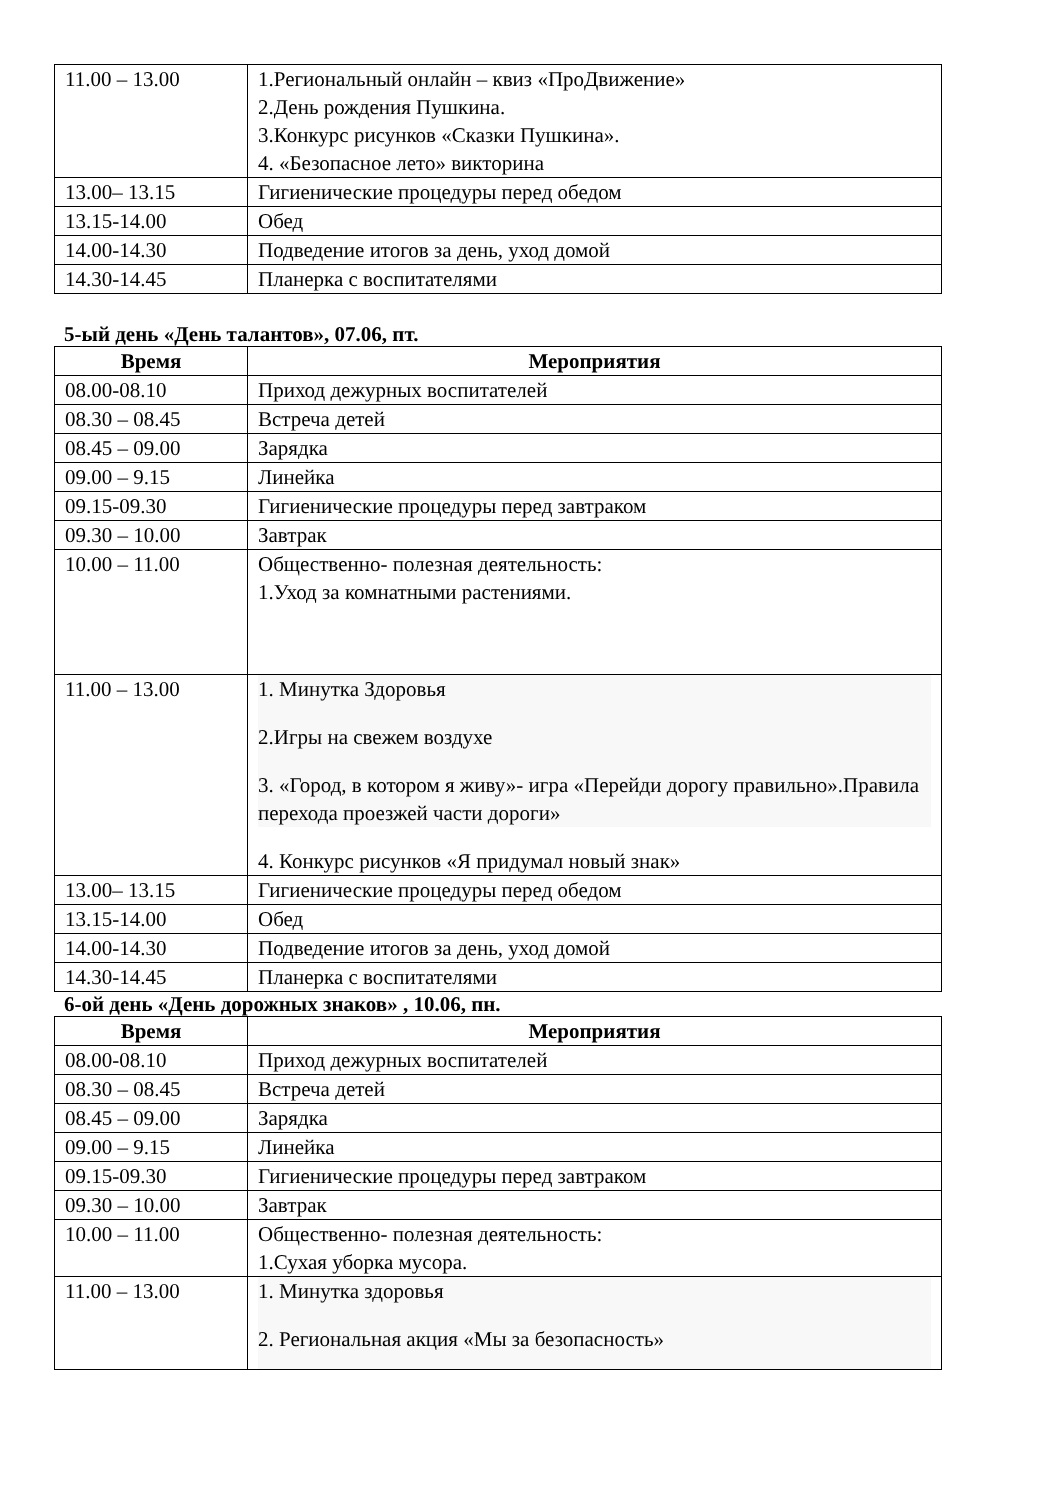| 11.00 – 13.00 | 1.Региональный онлайн – квиз «ПроДвижение» 2.День рождения Пушкина. 3.Конкурс рисунков «Сказки Пушкина». 4. «Безопасное лето» викторина |
| 13.00– 13.15 | Гигиенические процедуры перед обедом |
| 13.15-14.00 | Обед |
| 14.00-14.30 | Подведение итогов за день, уход домой |
| 14.30-14.45 | Планерка с воспитателями |
5-ый день «День талантов», 07.06, пт.
| Время | Мероприятия |
| --- | --- |
| 08.00-08.10 | Приход дежурных воспитателей |
| 08.30 – 08.45 | Встреча детей |
| 08.45 – 09.00 | Зарядка |
| 09.00 – 9.15 | Линейка |
| 09.15-09.30 | Гигиенические процедуры перед завтраком |
| 09.30 – 10.00 | Завтрак |
| 10.00 – 11.00 | Общественно- полезная деятельность: 1.Уход за комнатными растениями. |
| 11.00 – 13.00 | 1. Минутка Здоровья 2.Игры на свежем воздухе 3. «Город, в котором я живу»- игра «Перейди дорогу правильно».Правила перехода проезжей части дороги» 4. Конкурс рисунков «Я придумал новый знак» |
| 13.00– 13.15 | Гигиенические процедуры перед обедом |
| 13.15-14.00 | Обед |
| 14.00-14.30 | Подведение итогов за день, уход домой |
| 14.30-14.45 | Планерка с воспитателями |
6-ой день «День дорожных знаков» , 10.06, пн.
| Время | Мероприятия |
| --- | --- |
| 08.00-08.10 | Приход дежурных воспитателей |
| 08.30 – 08.45 | Встреча детей |
| 08.45 – 09.00 | Зарядка |
| 09.00 – 9.15 | Линейка |
| 09.15-09.30 | Гигиенические процедуры перед завтраком |
| 09.30 – 10.00 | Завтрак |
| 10.00 – 11.00 | Общественно- полезная деятельность: 1.Сухая уборка мусора. |
| 11.00 – 13.00 | 1. Минутка здоровья 2. Региональная акция «Мы за безопасность» |